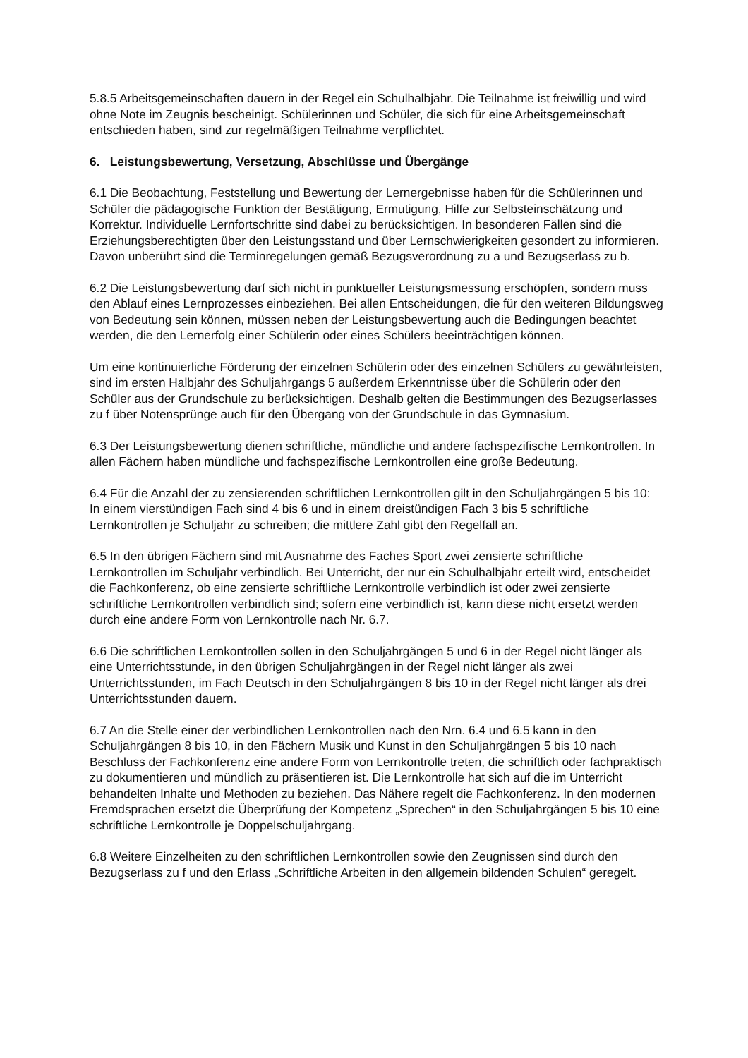5.8.5 Arbeitsgemeinschaften dauern in der Regel ein Schulhalbjahr. Die Teilnahme ist freiwillig und wird ohne Note im Zeugnis bescheinigt. Schülerinnen und Schüler, die sich für eine Arbeitsgemeinschaft entschieden haben, sind zur regelmäßigen Teilnahme verpflichtet.
6. Leistungsbewertung, Versetzung, Abschlüsse und Übergänge
6.1 Die Beobachtung, Feststellung und Bewertung der Lernergebnisse haben für die Schülerinnen und Schüler die pädagogische Funktion der Bestätigung, Ermutigung, Hilfe zur Selbsteinschätzung und Korrektur. Individuelle Lernfortschritte sind dabei zu berücksichtigen. In besonderen Fällen sind die Erziehungsberechtigten über den Leistungsstand und über Lernschwierigkeiten gesondert zu informieren. Davon unberührt sind die Terminregelungen gemäß Bezugsverordnung zu a und Bezugserlass zu b.
6.2 Die Leistungsbewertung darf sich nicht in punktueller Leistungsmessung erschöpfen, sondern muss den Ablauf eines Lernprozesses einbeziehen. Bei allen Entscheidungen, die für den weiteren Bildungsweg von Bedeutung sein können, müssen neben der Leistungsbewertung auch die Bedingungen beachtet werden, die den Lernerfolg einer Schülerin oder eines Schülers beeinträchtigen können.
Um eine kontinuierliche Förderung der einzelnen Schülerin oder des einzelnen Schülers zu gewährleisten, sind im ersten Halbjahr des Schuljahrgangs 5 außerdem Erkenntnisse über die Schülerin oder den Schüler aus der Grundschule zu berücksichtigen. Deshalb gelten die Bestimmungen des Bezugserlasses zu f über Notensprünge auch für den Übergang von der Grundschule in das Gymnasium.
6.3 Der Leistungsbewertung dienen schriftliche, mündliche und andere fachspezifische Lernkontrollen. In allen Fächern haben mündliche und fachspezifische Lernkontrollen eine große Bedeutung.
6.4 Für die Anzahl der zu zensierenden schriftlichen Lernkontrollen gilt in den Schuljahrgängen 5 bis 10: In einem vierstündigen Fach sind 4 bis 6 und in einem dreistündigen Fach 3 bis 5 schriftliche Lernkontrollen je Schuljahr zu schreiben; die mittlere Zahl gibt den Regelfall an.
6.5 In den übrigen Fächern sind mit Ausnahme des Faches Sport zwei zensierte schriftliche Lernkontrollen im Schuljahr verbindlich. Bei Unterricht, der nur ein Schulhalbjahr erteilt wird, entscheidet die Fachkonferenz, ob eine zensierte schriftliche Lernkontrolle verbindlich ist oder zwei zensierte schriftliche Lernkontrollen verbindlich sind; sofern eine verbindlich ist, kann diese nicht ersetzt werden durch eine andere Form von Lernkontrolle nach Nr. 6.7.
6.6 Die schriftlichen Lernkontrollen sollen in den Schuljahrgängen 5 und 6 in der Regel nicht länger als eine Unterrichtsstunde, in den übrigen Schuljahrgängen in der Regel nicht länger als zwei Unterrichtsstunden, im Fach Deutsch in den Schuljahrgängen 8 bis 10 in der Regel nicht länger als drei Unterrichtsstunden dauern.
6.7 An die Stelle einer der verbindlichen Lernkontrollen nach den Nrn. 6.4 und 6.5 kann in den Schuljahrgängen 8 bis 10, in den Fächern Musik und Kunst in den Schuljahrgängen 5 bis 10 nach Beschluss der Fachkonferenz eine andere Form von Lernkontrolle treten, die schriftlich oder fachpraktisch zu dokumentieren und mündlich zu präsentieren ist. Die Lernkontrolle hat sich auf die im Unterricht behandelten Inhalte und Methoden zu beziehen. Das Nähere regelt die Fachkonferenz. In den modernen Fremdsprachen ersetzt die Überprüfung der Kompetenz „Sprechen“ in den Schuljahrgängen 5 bis 10 eine schriftliche Lernkontrolle je Doppelschuljahrgang.
6.8 Weitere Einzelheiten zu den schriftlichen Lernkontrollen sowie den Zeugnissen sind durch den Bezugserlass zu f und den Erlass „Schriftliche Arbeiten in den allgemein bildenden Schulen“ geregelt.